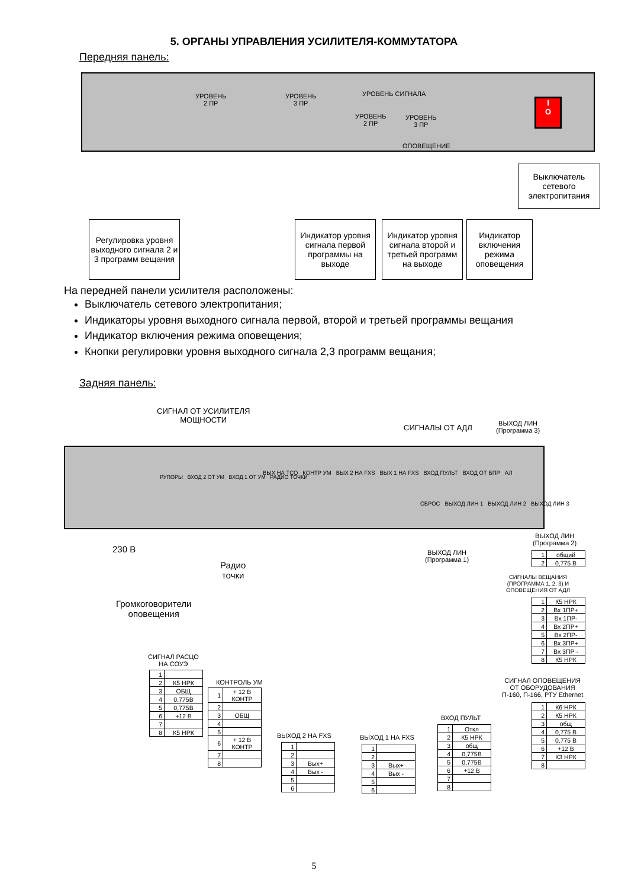5. ОРГАНЫ УПРАВЛЕНИЯ УСИЛИТЕЛЯ-КОММУТАТОРА
Передняя панель:
УРОВЕНЬ
2 ПР
УРОВЕНЬ
3 ПР
УРОВЕНЬ СИГНАЛА
УРОВЕНЬ
2 ПР
УРОВЕНЬ
3 ПР
ОПОВЕЩЕНИЕ
I
O
Выключатель сетевого электропитания
Регулировка уровня выходного сигнала 2 и 3 программ вещания
Индикатор уровня сигнала первой программы на выходе
Индикатор уровня сигнала второй и третьей программ на выходе
Индикатор включения режима оповещения
На передней панели усилителя расположены:
Выключатель сетевого электропитания;
Индикаторы уровня выходного сигнала первой, второй и третьей программы вещания
Индикатор включения режима оповещения;
Кнопки регулировки уровня выходного сигнала 2,3 программ вещания;
Задняя панель:
СИГНАЛ ОТ УСИЛИТЕЛЯ
МОЩНОСТИ
СИГНАЛЫ ОТ АДЛ
ВЫХОД ЛИН
(Программа 3)
РУПОРЫ ВХОД 2 ОТ УМ ВХОД 1 ОТ УМ РАДИО ТОЧКИ
ВЫХ НА ТСО КОНТР УМ ВЫХ 2 НА FXS ВЫХ 1 НА FXS ВХОД ПУЛЬТ ВХОД ОТ БПР АЛ
СБРОС ВЫХОД ЛИН 1 ВЫХОД ЛИН 2 ВЫХОД ЛИН 3
230 В
Радио
точки
Громкоговорители
оповещения
ВЫХОД ЛИН
(Программа 1)
ВЫХОД ЛИН
(Программа 2)
| 1 | общий |
| 2 | 0,775 В |
СИГНАЛЫ ВЕЩАНИЯ
(ПРОГРАММА 1, 2, 3) И
ОПОВЕЩЕНИЯ ОТ АДЛ
| 1 | К5 НРК |
| 2 | Вх 1ПР+ |
| 3 | Вх 1ПР- |
| 4 | Вх 2ПР+ |
| 5 | Вх 2ПР- |
| 6 | Вх 3ПР+ |
| 7 | Вх 3ПР - |
| 8 | К5 НРК |
СИГНАЛ ОПОВЕЩЕНИЯ
ОТ ОБОРУДОВАНИЯ
П-160, П-166, РТУ Ethernet
| 1 | К6 НРК |
| 2 | К5 НРК |
| 3 | общ |
| 4 | 0,775 В |
| 5 | 0,775 В |
| 6 | +12 В |
| 7 | К3 НРК |
| 8 | |
СИГНАЛ РАСЦО
НА СОУЭ
| 1 | |
| 2 | К5 НРК |
| 3 | ОБЩ |
| 4 | 0,775В |
| 5 | 0,775В |
| 6 | +12 В |
| 7 | |
| 8 | К5 НРК |
КОНТРОЛЬ УМ
| 1 | + 12 В КОНТР |
| 2 | |
| 3 | ОБЩ |
| 4 | |
| 5 | |
| 6 | + 12 В КОНТР |
| 7 | |
| 8 | |
ВЫХОД 2 НА FXS
| 1 | |
| 2 | |
| 3 | Вых+ |
| 4 | Вых - |
| 5 | |
| 6 | |
ВЫХОД 1 НА FXS
| 1 | |
| 2 | |
| 3 | Вых+ |
| 4 | Вых - |
| 5 | |
| 6 | |
ВХОД ПУЛЬТ
| 1 | Откл |
| 2 | К5 НРК |
| 3 | общ |
| 4 | 0,775В |
| 5 | 0,775В |
| 6 | +12 В |
| 7 | |
| 8 | |
5